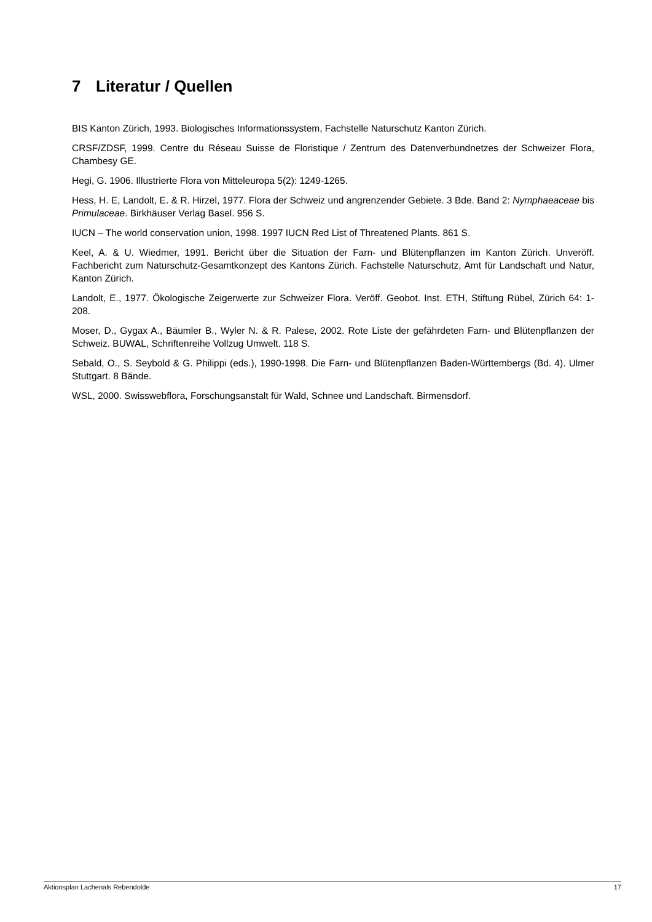7 Literatur / Quellen
BIS Kanton Zürich, 1993. Biologisches Informationssystem, Fachstelle Naturschutz Kanton Zürich.
CRSF/ZDSF, 1999. Centre du Réseau Suisse de Floristique / Zentrum des Datenverbundnetzes der Schweizer Flora, Chambesy GE.
Hegi, G. 1906. Illustrierte Flora von Mitteleuropa 5(2): 1249-1265.
Hess, H. E, Landolt, E. & R. Hirzel, 1977. Flora der Schweiz und angrenzender Gebiete. 3 Bde. Band 2: Nymphaeaceae bis Primulaceae. Birkhäuser Verlag Basel. 956 S.
IUCN – The world conservation union, 1998. 1997 IUCN Red List of Threatened Plants. 861 S.
Keel, A. & U. Wiedmer, 1991. Bericht über die Situation der Farn- und Blütenpflanzen im Kanton Zürich. Unveröff. Fachbericht zum Naturschutz-Gesamtkonzept des Kantons Zürich. Fachstelle Naturschutz, Amt für Landschaft und Natur, Kanton Zürich.
Landolt, E., 1977. Ökologische Zeigerwerte zur Schweizer Flora. Veröff. Geobot. Inst. ETH, Stiftung Rübel, Zürich 64: 1-208.
Moser, D., Gygax A., Bäumler B., Wyler N. & R. Palese, 2002. Rote Liste der gefährdeten Farn- und Blütenpflanzen der Schweiz. BUWAL, Schriftenreihe Vollzug Umwelt. 118 S.
Sebald, O., S. Seybold & G. Philippi (eds.), 1990-1998. Die Farn- und Blütenpflanzen Baden-Württembergs (Bd. 4). Ulmer Stuttgart. 8 Bände.
WSL, 2000. Swisswebflora, Forschungsanstalt für Wald, Schnee und Landschaft. Birmensdorf.
Aktionsplan Lachenals Rebendolde 17